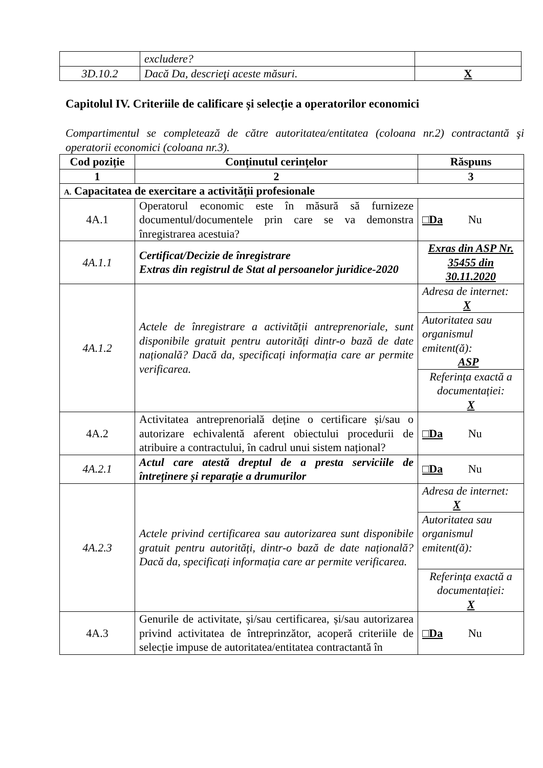| | excludere? | |
| 3D.10.2 | Dacă Da, descrieţi aceste măsuri. | X |
Capitolul IV. Criteriile de calificare și selecție a operatorilor economici
Compartimentul se completează de către autoritatea/entitatea (coloana nr.2) contractantă şi operatorii economici (coloana nr.3).
| Cod poziție | Conținutul cerințelor | Răspuns |
| --- | --- | --- |
| 1 | 2 | 3 |
| A. Capacitatea de exercitare a activității profesionale | | |
| 4A.1 | Operatorul economic este în măsură să furnizeze documentul/documentele prin care se va demonstra înregistrarea acestuia? | □Da Nu |
| 4A.1.1 | Certificat/Decizie de înregistrare Extras din registrul de Stat al persoanelor juridice-2020 | Exras din ASP Nr. 35455 din 30.11.2020 |
| 4A.1.2 | Actele de înregistrare a activității antreprenoriale, sunt disponibile gratuit pentru autorități dintr-o bază de date națională? Dacă da, specificați informația care ar permite verificarea. | Adresa de internet: X |
| | | Autoritatea sau organismul emitent(ă): ASP |
| | | Referința exactă a documentației: X |
| 4A.2 | Activitatea antreprenorială deține o certificare și/sau o autorizare echivalentă aferent obiectului procedurii de atribuire a contractului, în cadrul unui sistem național? | □Da Nu |
| 4A.2.1 | Actul care atestă dreptul de a presta serviciile de întreținere și reparație a drumurilor | □Da Nu |
| 4A.2.3 | Actele privind certificarea sau autorizarea sunt disponibile gratuit pentru autorități, dintr-o bază de date națională? Dacă da, specificați informația care ar permite verificarea. | Adresa de internet: X |
| | | Autoritatea sau organismul emitent(ă): |
| | | Referința exactă a documentației: X |
| 4A.3 | Genurile de activitate, și/sau certificarea, și/sau autorizarea privind activitatea de întreprinzător, acoperă criteriile de selecție impuse de autoritatea/entitatea contractantă în | □Da Nu |